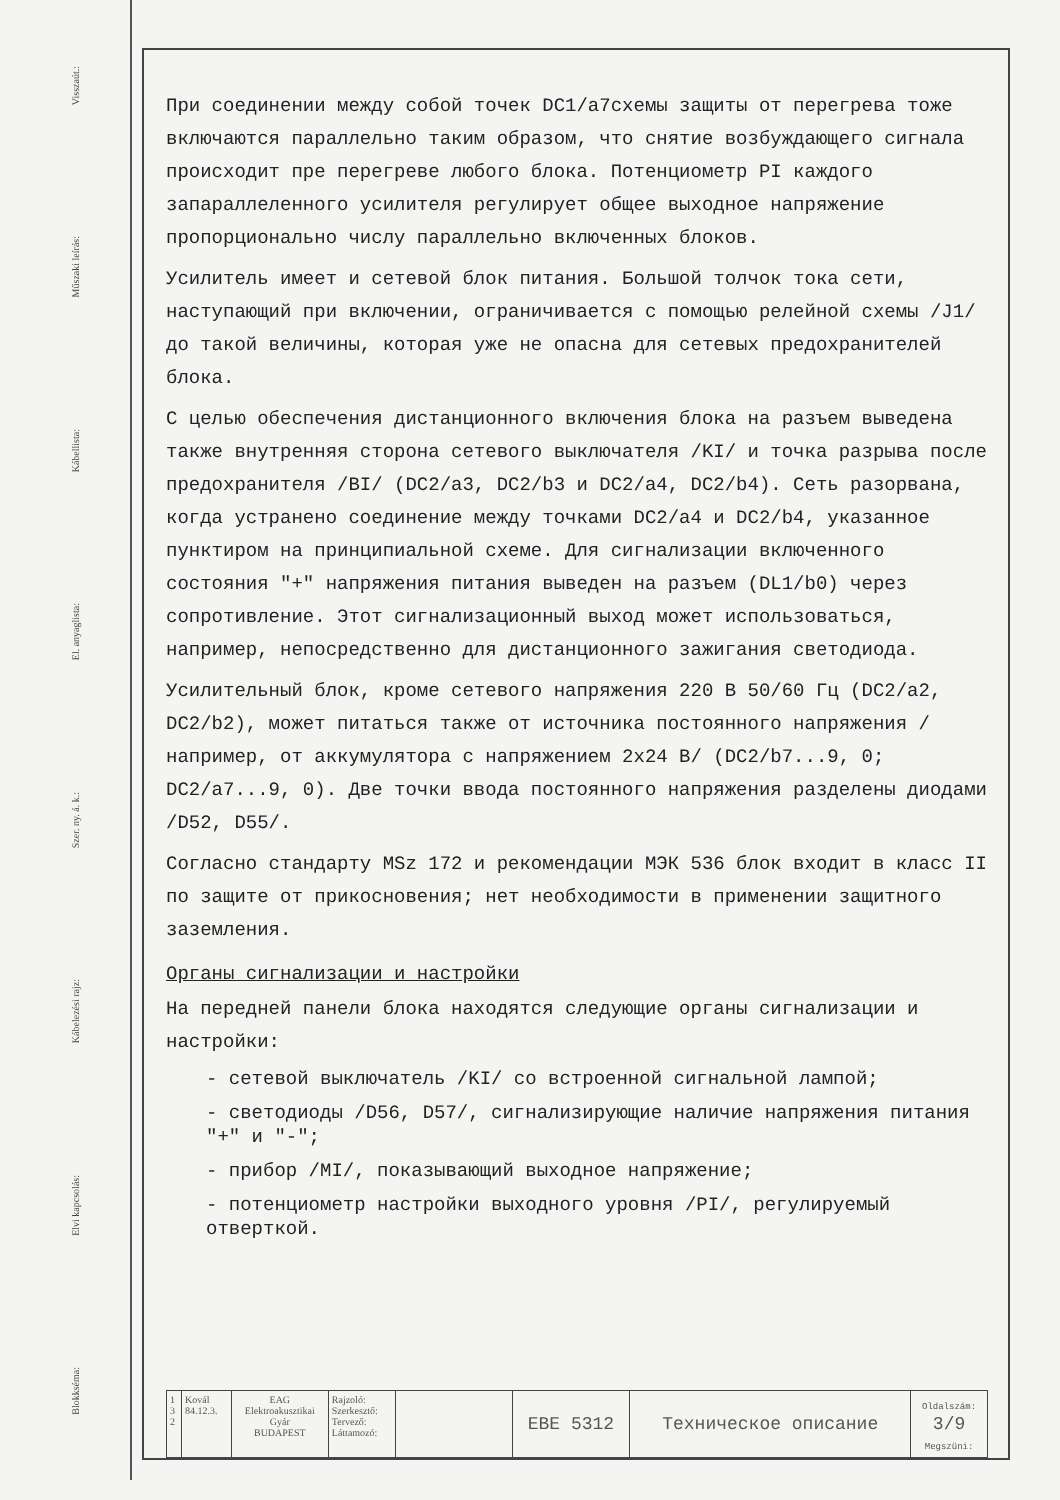Visszaút.:
Műszaki leírás:
Kábellista:
El. anyaglista:
Szer. ny. á. k.:
Kábelezési rajz:
Elvi kapcsolás:
Blokkséma:
При соединении между собой точек DC1/a7схемы защиты от перегрева тоже включаются параллельно таким образом, что снятие возбуждающего сигнала происходит пре перегреве любого блока. Потенциометр PI каждого запараллеленного усилителя регулирует общее выходное напряжение пропорционально числу параллельно включенных блоков.
Усилитель имеет и сетевой блок питания. Большой толчок тока сети, наступающий при включении, ограничивается с помощью релейной схемы /J1/ до такой величины, которая уже не опасна для сетевых предохранителей блока.
С целью обеспечения дистанционного включения блока на разъем выведена также внутренняя сторона сетевого выключателя /KI/ и точка разрыва после предохранителя /BI/ (DC2/a3, DC2/b3 и DC2/a4, DC2/b4). Сеть разорвана, когда устранено соединение между точками DC2/a4 и DC2/b4, указанное пунктиром на принципиальной схеме. Для сигнализации включенного состояния "+" напряжения питания выведен на разъем (DL1/b0) через сопротивление. Этот сигнализационный выход может использоваться, например, непосредственно для дистанционного зажигания светодиода.
Усилительный блок, кроме сетевого напряжения 220 В 50/60 Гц (DC2/a2, DC2/b2), может питаться также от источника постоянного напряжения /например, от аккумулятора с напряжением 2x24 В/ (DC2/b7...9, 0; DC2/a7...9, 0). Две точки ввода постоянного напряжения разделены диодами /D52, D55/.
Согласно стандарту MSz 172 и рекомендации МЭК 536 блок входит в класс II по защите от прикосновения; нет необходимости в применении защитного заземления.
Органы сигнализации и настройки
На передней панели блока находятся следующие органы сигнализации и настройки:
- сетевой выключатель /KI/ со встроенной сигнальной лампой;
- светодиоды /D56, D57/, сигнализирующие наличие напряжения питания "+" и "-";
- прибор /MI/, показывающий выходное напряжение;
- потенциометр настройки выходного уровня /PI/, регулируемый отверткой.
| 1 3 2 | Kovál 84.12.3. | EAG Elektroakusztikai Gyár BUDAPEST | Rajzoló: Szerkesztő: Tervező: Láttamozó: | | EBE 5312 | Техническое описание | Oldalszám: 3/9 Megszüni: |